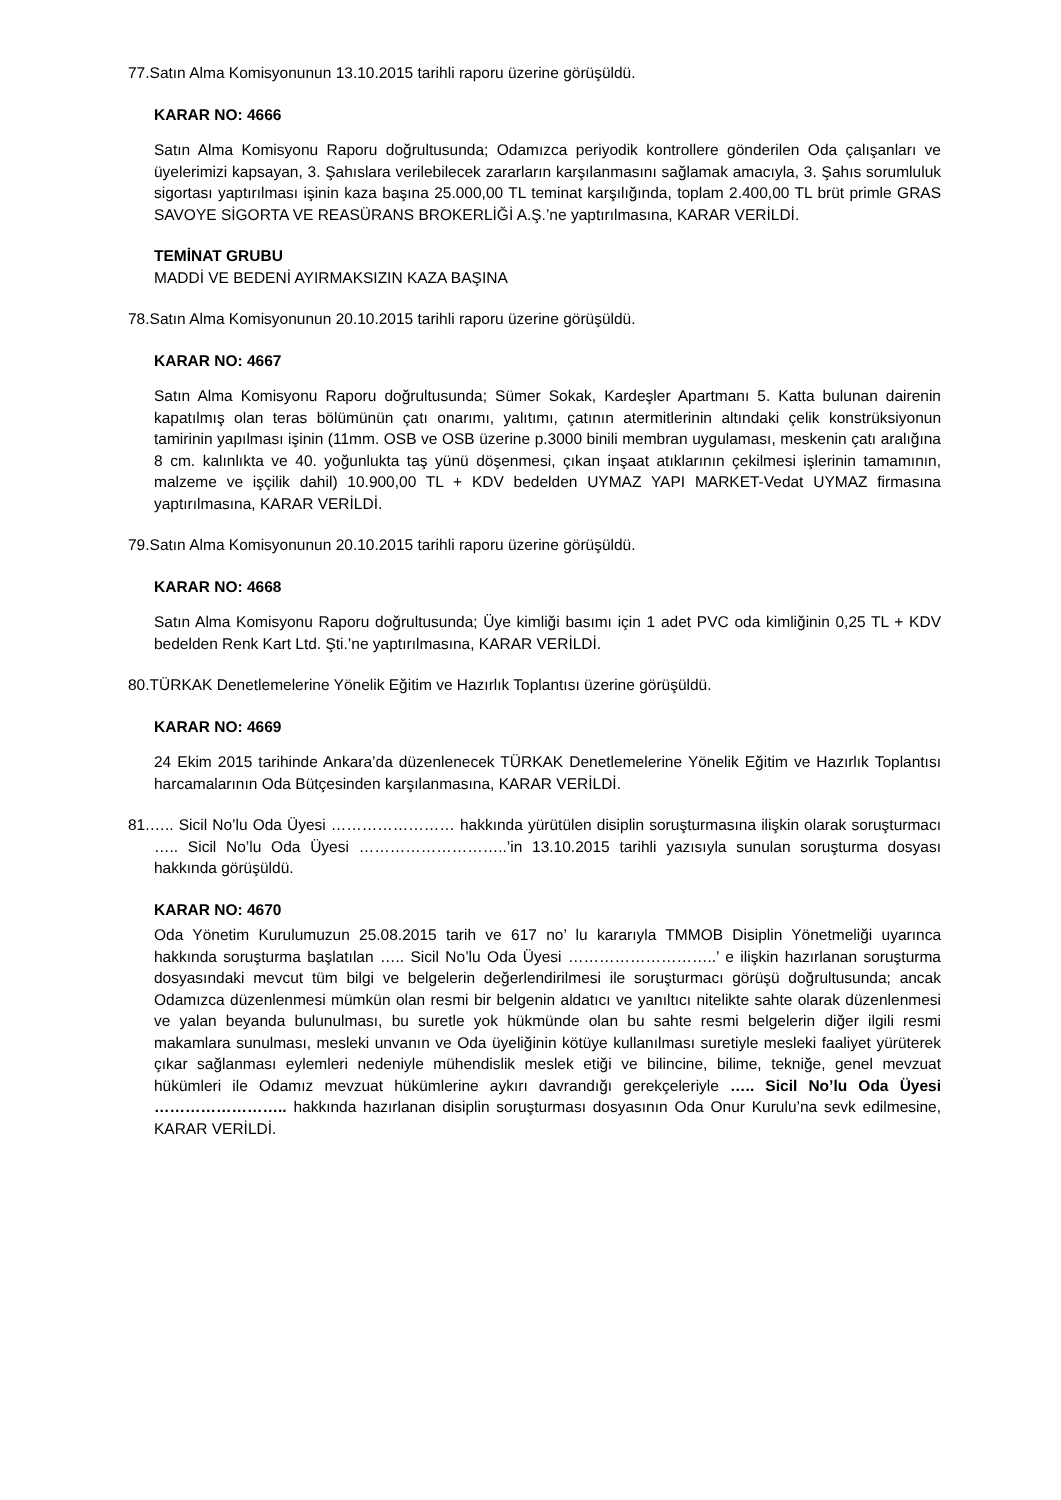77.Satın Alma Komisyonunun 13.10.2015 tarihli raporu üzerine görüşüldü.
KARAR NO: 4666
Satın Alma Komisyonu Raporu doğrultusunda; Odamızca periyodik kontrollere gönderilen Oda çalışanları ve üyelerimizi kapsayan, 3. Şahıslara verilebilecek zararların karşılanmasını sağlamak amacıyla, 3. Şahıs sorumluluk sigortası yaptırılması işinin kaza başına 25.000,00 TL teminat karşılığında, toplam 2.400,00 TL brüt primle GRAS SAVOYE SİGORTA VE REASÜRANS BROKERLİĞİ A.Ş.’ne yaptırılmasına, KARAR VERİLDİ.
TEMİNAT GRUBU
MADDİ VE BEDENİ AYIRMAKSIZIN KAZA BAŞINA
78.Satın Alma Komisyonunun 20.10.2015 tarihli raporu üzerine görüşüldü.
KARAR NO: 4667
Satın Alma Komisyonu Raporu doğrultusunda; Sümer Sokak, Kardeşler Apartmanı 5. Katta bulunan dairenin kapatılmış olan teras bölümünün çatı onarımı, yalıtımı, çatının atermitlerinin altındaki çelik konstrüksiyonun tamirinin yapılması işinin (11mm. OSB ve OSB üzerine p.3000 binili membran uygulaması, meskenin çatı aralığına 8 cm. kalınlıkta ve 40. yoğunlukta taş yünü döşenmesi, çıkan inşaat atıklarının çekilmesi işlerinin tamamının, malzeme ve işçilik dahil) 10.900,00 TL + KDV bedelden UYMAZ YAPI MARKET-Vedat UYMAZ firmasına yaptırılmasına, KARAR VERİLDİ.
79.Satın Alma Komisyonunun 20.10.2015 tarihli raporu üzerine görüşüldü.
KARAR NO: 4668
Satın Alma Komisyonu Raporu doğrultusunda; Üye kimliği basımı için 1 adet PVC oda kimliğinin 0,25 TL + KDV bedelden Renk Kart Ltd. Şti.’ne yaptırılmasına, KARAR VERİLDİ.
80.TÜRKAK Denetlemelerine Yönelik Eğitim ve Hazırlık Toplantısı üzerine görüşüldü.
KARAR NO: 4669
24 Ekim 2015 tarihinde Ankara’da düzenlenecek TÜRKAK Denetlemelerine Yönelik Eğitim ve Hazırlık Toplantısı harcamalarının Oda Bütçesinden karşılanmasına, KARAR VERİLDİ.
81.….. Sicil No’lu Oda Üyesi …………………… hakkında yürütülen disiplin soruşturmasına ilişkin olarak soruşturmacı ….. Sicil No’lu Oda Üyesi ………………………..’in 13.10.2015 tarihli yazısıyla sunulan soruşturma dosyası hakkında görüşüldü.
KARAR NO: 4670
Oda Yönetim Kurulumuzun 25.08.2015 tarih ve 617 no’ lu kararıyla TMMOB Disiplin Yönetmeliği uyarınca hakkında soruşturma başlatılan ….. Sicil No’lu Oda Üyesi ………………………..’ e ilişkin hazırlanan soruşturma dosyasındaki mevcut tüm bilgi ve belgelerin değerlendirilmesi ile soruşturmacı görüşü doğrultusunda; ancak Odamızca düzenlenmesi mümkün olan resmi bir belgenin aldatıcı ve yanıltıcı nitelikte sahte olarak düzenlenmesi ve yalan beyanda bulunulması, bu suretle yok hükmünde olan bu sahte resmi belgelerin diğer ilgili resmi makamlara sunulması, mesleki unvanın ve Oda üyeliğinin kötüye kullanılması suretiyle mesleki faaliyet yürüterek çıkar sağlanması eylemleri nedeniyle mühendislik meslek etiği ve bilincine, bilime, tekniğe, genel mevzuat hükümleri ile Odamız mevzuat hükümlerine aykırı davrandığı gerekçeleriyle ….. Sicil No’lu Oda Üyesi …………………….. hakkında hazırlanan disiplin soruşturması dosyasının Oda Onur Kurulu’na sevk edilmesine, KARAR VERİLDİ.